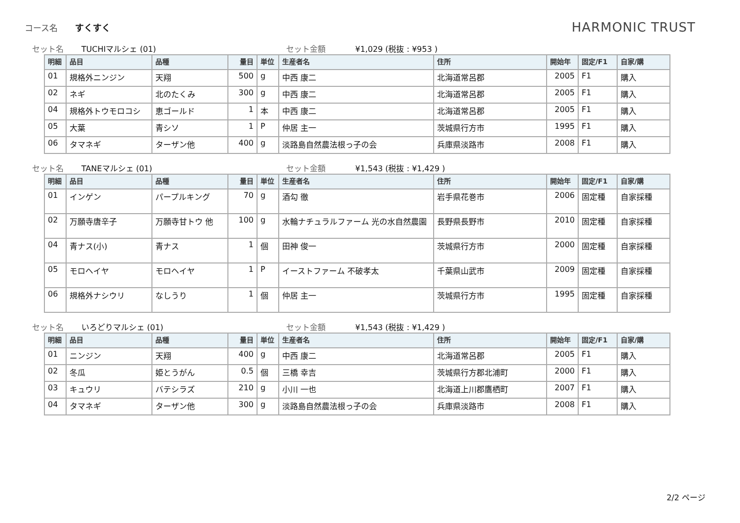コース名 すくすく HARMONIC TRUST
セット名 TUCHIマルシェ (01) セット金額 ¥1,029 (税抜 : ¥953 )
| 明細 | 品目 | 品種 | 量目 | 単位 | 生産者名 | 住所 | 開始年 | 固定/F1 | 自家/購 |
| --- | --- | --- | --- | --- | --- | --- | --- | --- | --- |
| 01 | 規格外ニンジン | 天翔 | 500 | g | 中西 康二 | 北海道常呂郡 | 2005 | F1 | 購入 |
| 02 | ネギ | 北のたくみ | 300 | g | 中西 康二 | 北海道常呂郡 | 2005 | F1 | 購入 |
| 04 | 規格外トウモロコシ | 恵ゴールド | 1 | 本 | 中西 康二 | 北海道常呂郡 | 2005 | F1 | 購入 |
| 05 | 大葉 | 青シソ | 1 | P | 仲居 主一 | 茨城県行方市 | 1995 | F1 | 購入 |
| 06 | タマネギ | ターザン他 | 400 | g | 淡路島自然農法根っ子の会 | 兵庫県淡路市 | 2008 | F1 | 購入 |
セット名 TANEマルシェ (01) セット金額 ¥1,543 (税抜 : ¥1,429 )
| 明細 | 品目 | 品種 | 量目 | 単位 | 生産者名 | 住所 | 開始年 | 固定/F1 | 自家/購 |
| --- | --- | --- | --- | --- | --- | --- | --- | --- | --- |
| 01 | インゲン | パープルキング | 70 | g | 酒勾 徹 | 岩手県花巻市 | 2006 | 固定種 | 自家採種 |
| 02 | 万願寺唐辛子 | 万願寺甘トウ 他 | 100 | g | 水輪ナチュラルファーム 光の水自然農園 | 長野県長野市 | 2010 | 固定種 | 自家採種 |
| 04 | 青ナス(小) | 青ナス | 1 | 個 | 田神 俊一 | 茨城県行方市 | 2000 | 固定種 | 自家採種 |
| 05 | モロヘイヤ | モロヘイヤ | 1 | P | イーストファーム 不破孝太 | 千葉県山武市 | 2009 | 固定種 | 自家採種 |
| 06 | 規格外ナシウリ | なしうり | 1 | 個 | 仲居 主一 | 茨城県行方市 | 1995 | 固定種 | 自家採種 |
セット名 いろどりマルシェ (01) セット金額 ¥1,543 (税抜 : ¥1,429 )
| 明細 | 品目 | 品種 | 量目 | 単位 | 生産者名 | 住所 | 開始年 | 固定/F1 | 自家/購 |
| --- | --- | --- | --- | --- | --- | --- | --- | --- | --- |
| 01 | ニンジン | 天翔 | 400 | g | 中西 康二 | 北海道常呂郡 | 2005 | F1 | 購入 |
| 02 | 冬瓜 | 姫とうがん | 0.5 | 個 | 三橋 幸吉 | 茨城県行方郡北浦町 | 2000 | F1 | 購入 |
| 03 | キュウリ | バテシラズ | 210 | g | 小川 一也 | 北海道上川郡鷹栖町 | 2007 | F1 | 購入 |
| 04 | タマネギ | ターザン他 | 300 | g | 淡路島自然農法根っ子の会 | 兵庫県淡路市 | 2008 | F1 | 購入 |
2/2 ページ